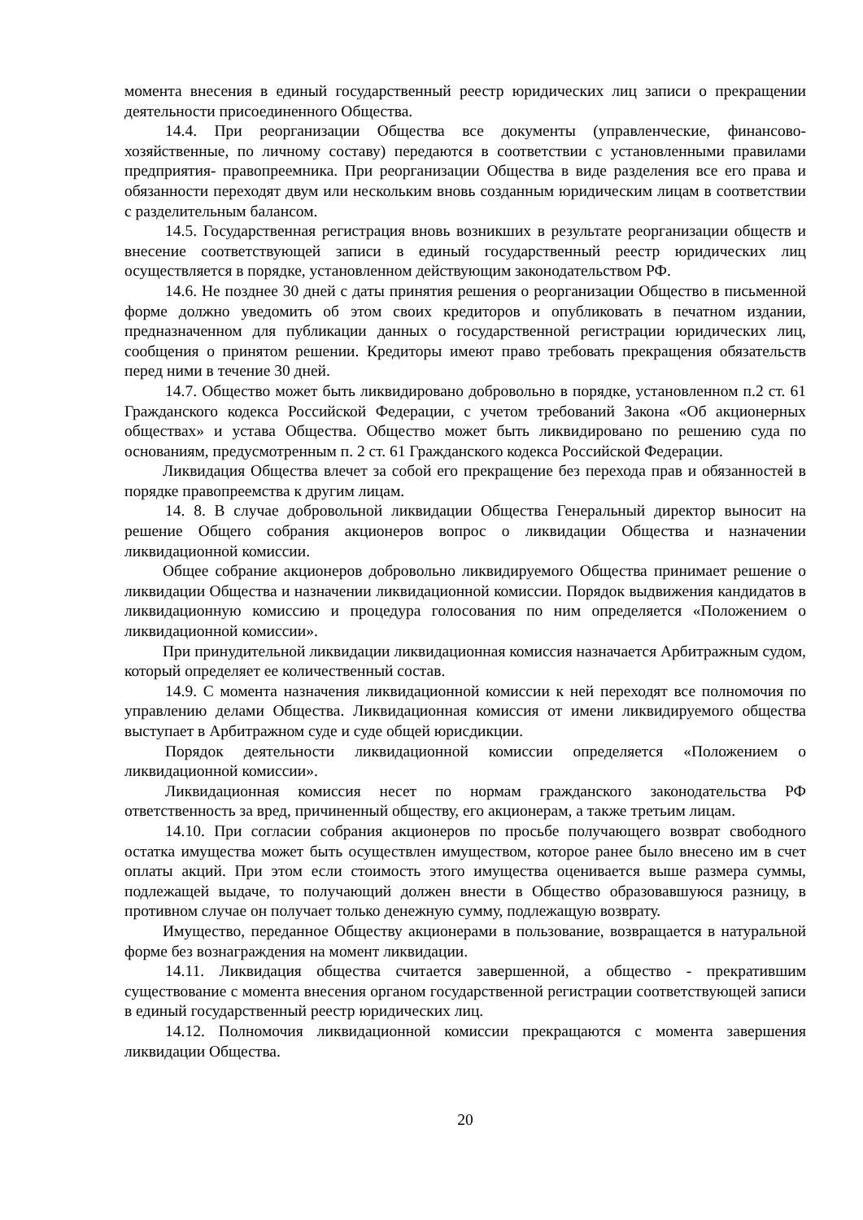момента внесения в единый государственный реестр юридических лиц записи о прекращении деятельности присоединенного Общества.
14.4. При реорганизации Общества все документы (управленческие, финансово-хозяйственные, по личному составу) передаются в соответствии с установленными правилами предприятия- правопреемника. При реорганизации Общества в виде разделения все его права и обязанности переходят двум или нескольким вновь созданным юридическим лицам в соответствии с разделительным балансом.
14.5. Государственная регистрация вновь возникших в результате реорганизации обществ и внесение соответствующей записи в единый государственный реестр юридических лиц осуществляется в порядке, установленном действующим законодательством РФ.
14.6. Не позднее 30 дней с даты принятия решения о реорганизации Общество в письменной форме должно уведомить об этом своих кредиторов и опубликовать в печатном издании, предназначенном для публикации данных о государственной регистрации юридических лиц, сообщения о принятом решении. Кредиторы имеют право требовать прекращения обязательств перед ними в течение 30 дней.
14.7. Общество может быть ликвидировано добровольно в порядке, установленном п.2 ст. 61 Гражданского кодекса Российской Федерации, с учетом требований Закона «Об акционерных обществах» и устава Общества. Общество может быть ликвидировано по решению суда по основаниям, предусмотренным п. 2 ст. 61 Гражданского кодекса Российской Федерации.
Ликвидация Общества влечет за собой его прекращение без перехода прав и обязанностей в порядке правопреемства к другим лицам.
14. 8. В случае добровольной ликвидации Общества Генеральный директор выносит на решение Общего собрания акционеров вопрос о ликвидации Общества и назначении ликвидационной комиссии.
Общее собрание акционеров добровольно ликвидируемого Общества принимает решение о ликвидации Общества и назначении ликвидационной комиссии. Порядок выдвижения кандидатов в ликвидационную комиссию и процедура голосования по ним определяется «Положением о ликвидационной комиссии».
При принудительной ликвидации ликвидационная комиссия назначается Арбитражным судом, который определяет ее количественный состав.
14.9. С момента назначения ликвидационной комиссии к ней переходят все полномочия по управлению делами Общества. Ликвидационная комиссия от имени ликвидируемого общества выступает в Арбитражном суде и суде общей юрисдикции.
Порядок деятельности ликвидационной комиссии определяется «Положением о ликвидационной комиссии».
Ликвидационная комиссия несет по нормам гражданского законодательства РФ ответственность за вред, причиненный обществу, его акционерам, а также третьим лицам.
14.10. При согласии собрания акционеров по просьбе получающего возврат свободного остатка имущества может быть осуществлен имуществом, которое ранее было внесено им в счет оплаты акций. При этом если стоимость этого имущества оценивается выше размера суммы, подлежащей выдаче, то получающий должен внести в Общество образовавшуюся разницу, в противном случае он получает только денежную сумму, подлежащую возврату.
Имущество, переданное Обществу акционерами в пользование, возвращается в натуральной форме без вознаграждения на момент ликвидации.
14.11. Ликвидация общества считается завершенной, а общество - прекратившим существование с момента внесения органом государственной регистрации соответствующей записи в единый государственный реестр юридических лиц.
14.12. Полномочия ликвидационной комиссии прекращаются с момента завершения ликвидации Общества.
20